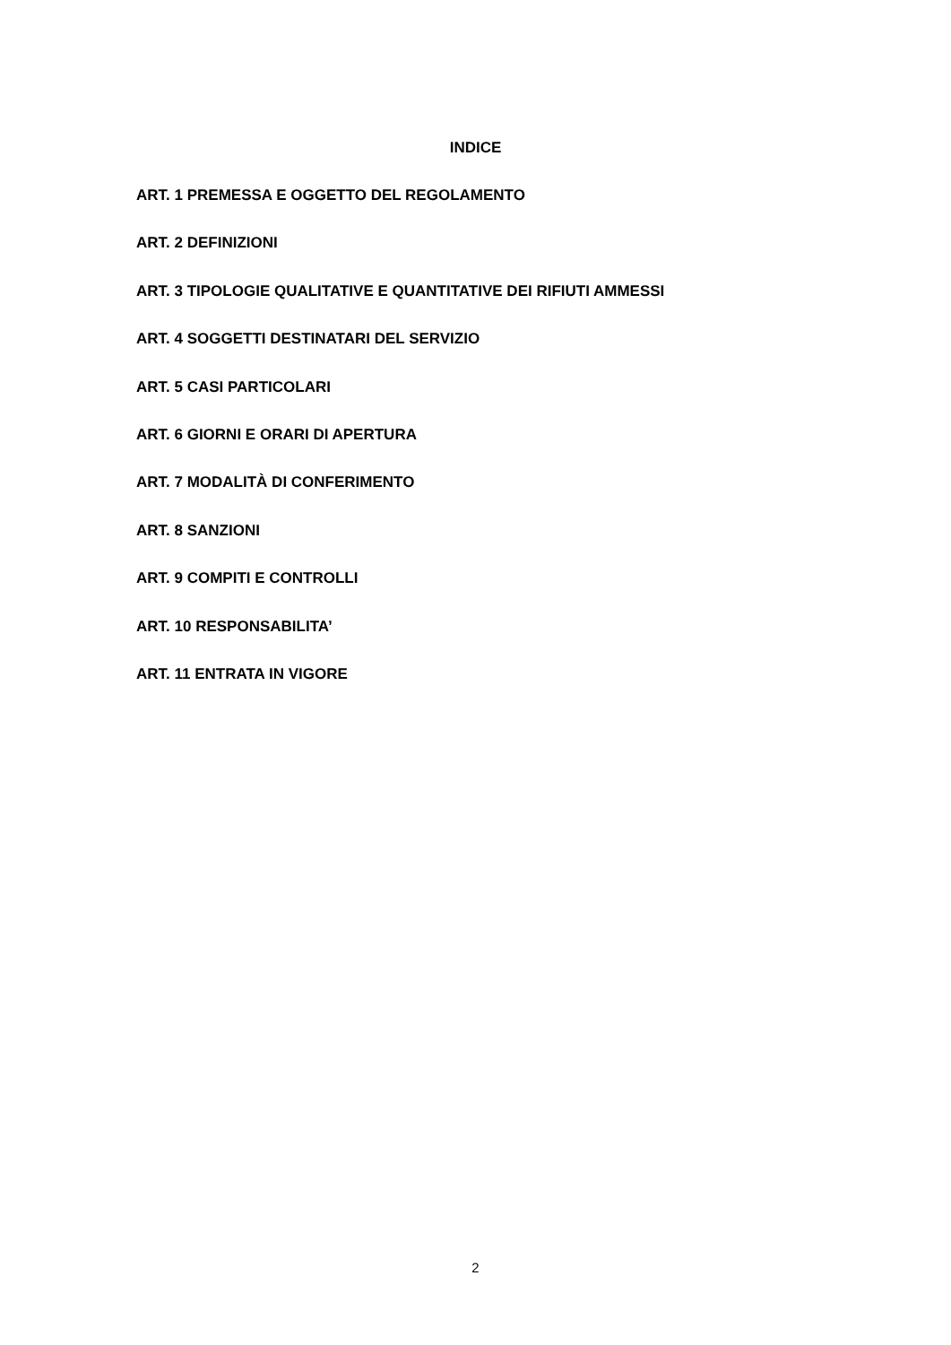INDICE
ART. 1 PREMESSA E OGGETTO DEL REGOLAMENTO
ART. 2 DEFINIZIONI
ART. 3 TIPOLOGIE QUALITATIVE E QUANTITATIVE DEI RIFIUTI AMMESSI
ART. 4 SOGGETTI DESTINATARI DEL SERVIZIO
ART. 5 CASI PARTICOLARI
ART. 6 GIORNI E ORARI DI APERTURA
ART. 7 MODALITÀ DI CONFERIMENTO
ART. 8 SANZIONI
ART. 9 COMPITI E CONTROLLI
ART. 10 RESPONSABILITA’
ART. 11 ENTRATA IN VIGORE
2